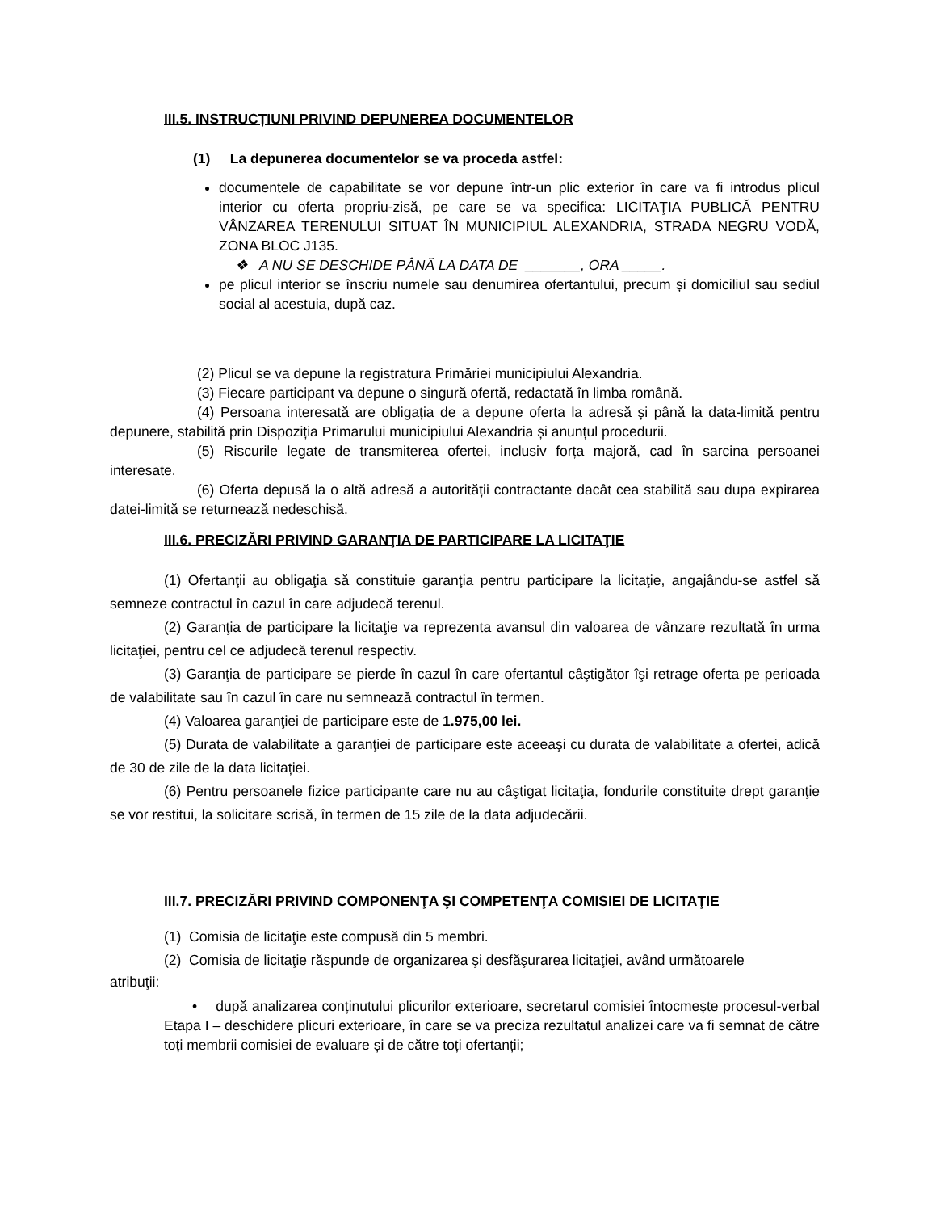III.5. INSTRUCȚIUNI PRIVIND DEPUNEREA DOCUMENTELOR
(1) La depunerea documentelor se va proceda astfel:
documentele de capabilitate se vor depune într-un plic exterior în care va fi introdus plicul interior cu oferta propriu-zisă, pe care se va specifica: LICITAŢIA PUBLICĂ PENTRU VÂNZAREA TERENULUI SITUAT ÎN MUNICIPIUL ALEXANDRIA, STRADA NEGRU VODĂ, ZONA BLOC J135.
❖ A NU SE DESCHIDE PÂNĂ LA DATA DE _______, ORA _____.
pe plicul interior se înscriu numele sau denumirea ofertantului, precum și domiciliul sau sediul social al acestuia, după caz.
(2) Plicul se va depune la registratura Primăriei municipiului Alexandria.
(3) Fiecare participant va depune o singură ofertă, redactată în limba română.
(4) Persoana interesată are obligația de a depune oferta la adresă și până la data-limită pentru depunere, stabilită prin Dispoziția Primarului municipiului Alexandria și anunțul procedurii.
(5) Riscurile legate de transmiterea ofertei, inclusiv forța majoră, cad în sarcina persoanei interesate.
(6) Oferta depusă la o altă adresă a autorității contractante dacât cea stabilită sau dupa expirarea datei-limită se returnează nedeschisă.
III.6. PRECIZĂRI PRIVIND GARANŢIA DE PARTICIPARE LA LICITAŢIE
(1) Ofertanţii au obligaţia să constituie garanţia pentru participare la licitaţie, angajându-se astfel să semneze contractul în cazul în care adjudecă terenul.
(2) Garanţia de participare la licitaţie va reprezenta avansul din valoarea de vânzare rezultată în urma licitaţiei, pentru cel ce adjudecă terenul respectiv.
(3) Garanţia de participare se pierde în cazul în care ofertantul câştigător îşi retrage oferta pe perioada de valabilitate sau în cazul în care nu semnează contractul în termen.
(4) Valoarea garanţiei de participare este de 1.975,00 lei.
(5) Durata de valabilitate a garanţiei de participare este aceeaşi cu durata de valabilitate a ofertei, adică de 30 de zile de la data licitației.
(6) Pentru persoanele fizice participante care nu au câştigat licitaţia, fondurile constituite drept garanţie se vor restitui, la solicitare scrisă, în termen de 15 zile de la data adjudecării.
III.7. PRECIZĂRI PRIVIND COMPONENŢA ŞI COMPETENŢA COMISIEI DE LICITAŢIE
(1) Comisia de licitaţie este compusă din 5 membri.
(2) Comisia de licitaţie răspunde de organizarea şi desfăşurarea licitaţiei, având următoarele
atribuţii:
• după analizarea conținutului plicurilor exterioare, secretarul comisiei întocmește procesul-verbal Etapa I – deschidere plicuri exterioare, în care se va preciza rezultatul analizei care va fi semnat de către toți membrii comisiei de evaluare și de către toți ofertanții;